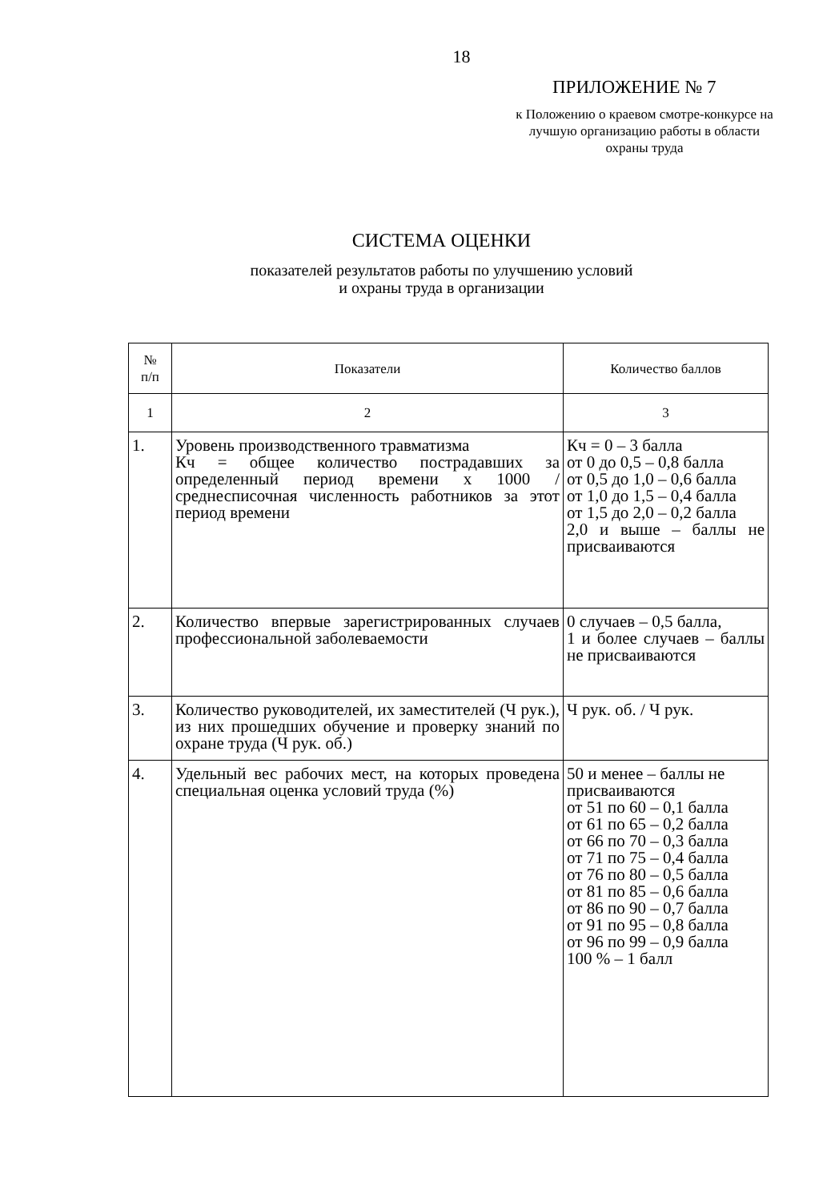18
ПРИЛОЖЕНИЕ № 7
к Положению о краевом смотре-конкурсе на лучшую организацию работы в области охраны труда
СИСТЕМА ОЦЕНКИ
показателей результатов работы по улучшению условий
и охраны труда в организации
| № п/п | Показатели | Количество баллов |
| 1 | 2 | 3 |
| 1. | Уровень производственного травматизма Кч = общее количество пострадавших за определенный период времени х 1000 / среднесписочная численность работников за этот период времени | Кч = 0 – 3 балла от 0 до 0,5 – 0,8 балла от 0,5 до 1,0 – 0,6 балла от 1,0 до 1,5 – 0,4 балла от 1,5 до 2,0 – 0,2 балла 2,0 и выше – баллы не присваиваются |
| 2. | Количество впервые зарегистрированных случаев профессиональной заболеваемости | 0 случаев – 0,5 балла, 1 и более случаев – баллы не присваиваются |
| 3. | Количество руководителей, их заместителей (Ч рук.), из них прошедших обучение и проверку знаний по охране труда (Ч рук. об.) | Ч рук. об. / Ч рук. |
| 4. | Удельный вес рабочих мест, на которых проведена специальная оценка условий труда (%) | 50 и менее – баллы не присваиваются от 51 по 60 – 0,1 балла от 61 по 65 – 0,2 балла от 66 по 70 – 0,3 балла от 71 по 75 – 0,4 балла от 76 по 80 – 0,5 балла от 81 по 85 – 0,6 балла от 86 по 90 – 0,7 балла от 91 по 95 – 0,8 балла от 96 по 99 – 0,9 балла 100 % – 1 балл |